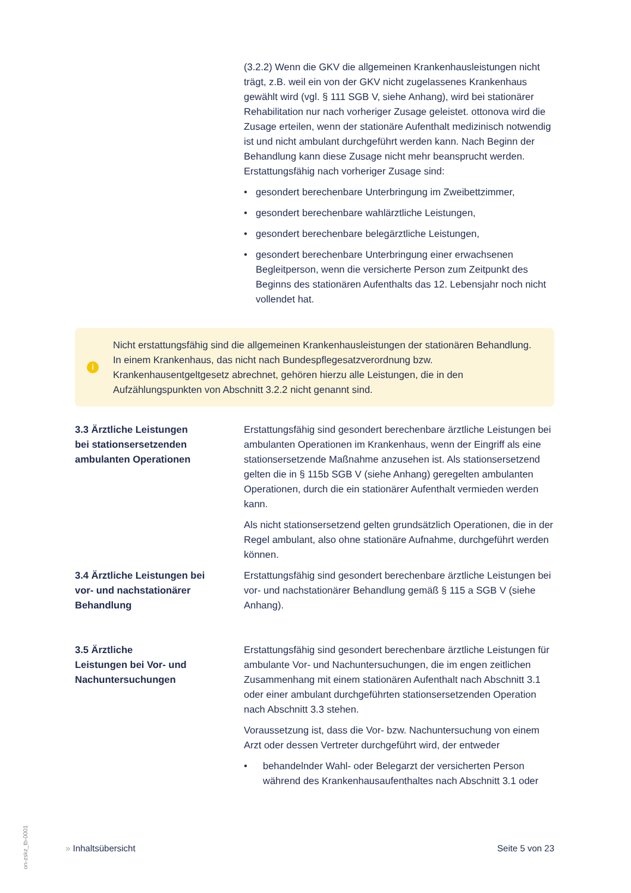(3.2.2) Wenn die GKV die allgemeinen Krankenhausleistungen nicht trägt, z.B. weil ein von der GKV nicht zugelassenes Krankenhaus gewählt wird (vgl. § 111 SGB V, siehe Anhang), wird bei stationärer Rehabilitation nur nach vorheriger Zusage geleistet. ottonova wird die Zusage erteilen, wenn der stationäre Aufenthalt medizinisch notwendig ist und nicht ambulant durchgeführt werden kann. Nach Beginn der Behandlung kann diese Zusage nicht mehr beansprucht werden. Erstattungsfähig nach vorheriger Zusage sind:
• gesondert berechenbare Unterbringung im Zweibettzimmer,
• gesondert berechenbare wahlärztliche Leistungen,
• gesondert berechenbare belegärztliche Leistungen,
• gesondert berechenbare Unterbringung einer erwachsenen Begleitperson, wenn die versicherte Person zum Zeitpunkt des Beginns des stationären Aufenthalts das 12. Lebensjahr noch nicht vollendet hat.
i
Nicht erstattungsfähig sind die allgemeinen Krankenhausleistungen der stationären Behandlung. In einem Krankenhaus, das nicht nach Bundespflegesatzverordnung bzw. Krankenhausentgeltgesetz abrechnet, gehören hierzu alle Leistungen, die in den Aufzählungspunkten von Abschnitt 3.2.2 nicht genannt sind.
3.3 Ärztliche Leistungen
bei stationsersetzenden
ambulanten Operationen
Erstattungsfähig sind gesondert berechenbare ärztliche Leistungen bei ambulanten Operationen im Krankenhaus, wenn der Eingriff als eine stationsersetzende Maßnahme anzusehen ist. Als stationsersetzend gelten die in § 115b SGB V (siehe Anhang) geregelten ambulanten Operationen, durch die ein stationärer Aufenthalt vermieden werden kann.
Als nicht stationsersetzend gelten grundsätzlich Operationen, die in der Regel ambulant, also ohne stationäre Aufnahme, durchgeführt werden können.
3.4 Ärztliche Leistungen bei
vor- und nachstationärer
Behandlung
Erstattungsfähig sind gesondert berechenbare ärztliche Leistungen bei vor- und nachstationärer Behandlung gemäß § 115 a SGB V (siehe Anhang).
3.5 Ärztliche
Leistungen bei Vor- und
Nachuntersuchungen
Erstattungsfähig sind gesondert berechenbare ärztliche Leistungen für ambulante Vor- und Nachuntersuchungen, die im engen zeitlichen Zusammenhang mit einem stationären Aufenthalt nach Abschnitt 3.1 oder einer ambulant durchgeführten stationsersetzenden Operation nach Abschnitt 3.3 stehen.
Voraussetzung ist, dass die Vor- bzw. Nachuntersuchung von einem Arzt oder dessen Vertreter durchgeführt wird, der entweder
• behandelnder Wahl- oder Belegarzt der versicherten Person während des Krankenhausaufenthaltes nach Abschnitt 3.1 oder
» Inhaltsübersicht Seite 5 von 23
on-zskz_tb-0001